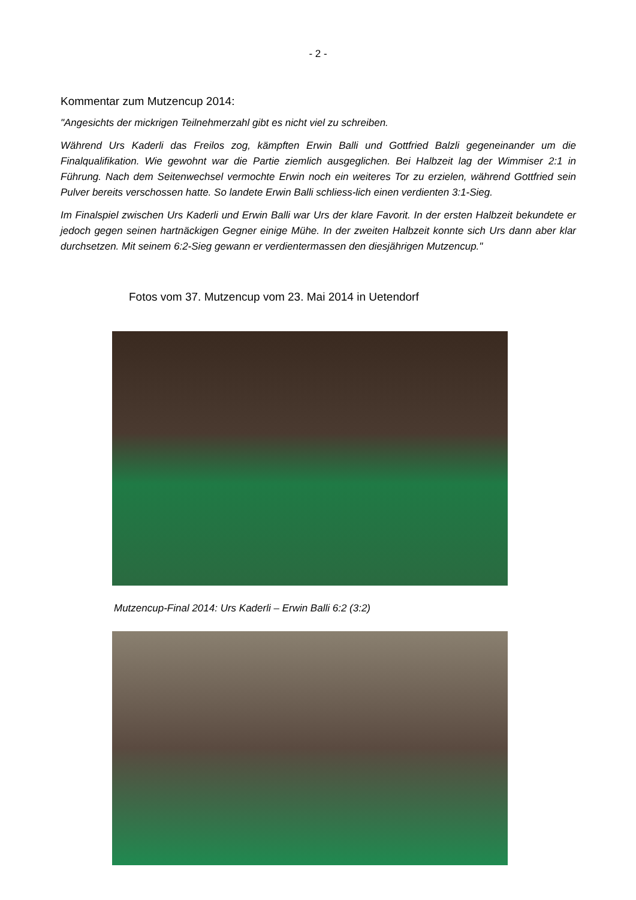- 2 -
Kommentar zum Mutzencup 2014:
"Angesichts der mickrigen Teilnehmerzahl gibt es nicht viel zu schreiben.
Während Urs Kaderli das Freilos zog, kämpften Erwin Balli und Gottfried Balzli gegeneinander um die Finalqualifikation. Wie gewohnt war die Partie ziemlich ausgeglichen. Bei Halbzeit lag der Wimmiser 2:1 in Führung. Nach dem Seitenwechsel vermochte Erwin noch ein weiteres Tor zu erzielen, während Gottfried sein Pulver bereits verschossen hatte. So landete Erwin Balli schliess-lich einen verdienten 3:1-Sieg.
Im Finalspiel zwischen Urs Kaderli und Erwin Balli war Urs der klare Favorit. In der ersten Halbzeit bekundete er jedoch gegen seinen hartnäckigen Gegner einige Mühe. In der zweiten Halbzeit konnte sich Urs dann aber klar durchsetzen. Mit seinem 6:2-Sieg gewann er verdientermassen den diesjährigen Mutzencup."
Fotos vom 37. Mutzencup vom 23. Mai 2014 in Uetendorf
Mutzencup-Final 2014: Urs Kaderli – Erwin Balli 6:2 (3:2)